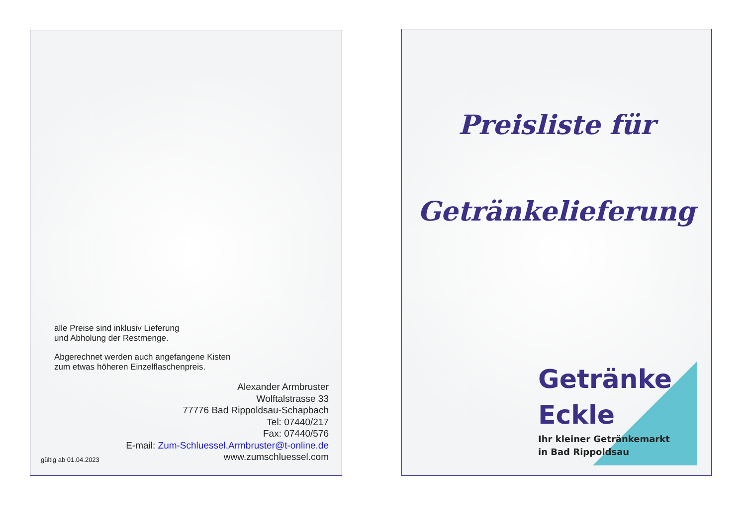alle Preise sind inklusiv Lieferung
und Abholung der Restmenge.
Abgerechnet werden auch angefangene Kisten
zum etwas höheren Einzelflaschenpreis.
Alexander Armbruster
Wolftalstrasse 33
77776 Bad Rippoldsau-Schapbach
Tel: 07440/217
Fax: 07440/576
E-mail: Zum-Schluessel.Armbruster@t-online.de
www.zumschluessel.com
gültig ab 01.04.2023
Preisliste für
Getränkelieferung
Getränke
Eckle
Ihr kleiner Getränkemarkt
in Bad Rippoldsau